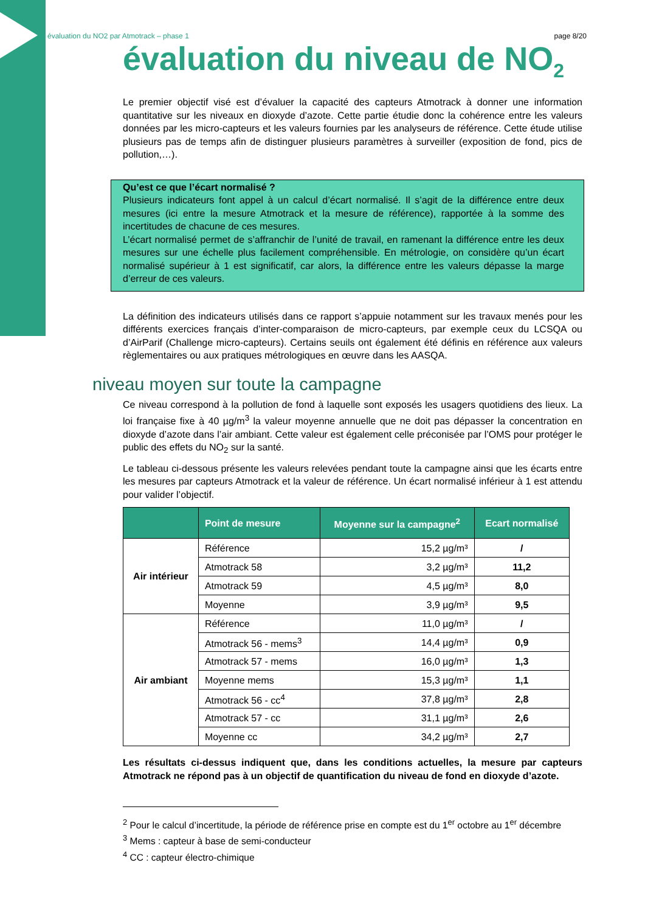évaluation du NO2 par Atmotrack – phase 1 page 8/20
évaluation du niveau de NO<sub>2</sub>
Le premier objectif visé est d’évaluer la capacité des capteurs Atmotrack à donner une information quantitative sur les niveaux en dioxyde d’azote. Cette partie étudie donc la cohérence entre les valeurs données par les micro-capteurs et les valeurs fournies par les analyseurs de référence. Cette étude utilise plusieurs pas de temps afin de distinguer plusieurs paramètres à surveiller (exposition de fond, pics de pollution,…).
Qu’est ce que l’écart normalisé ?
Plusieurs indicateurs font appel à un calcul d’écart normalisé. Il s’agit de la différence entre deux mesures (ici entre la mesure Atmotrack et la mesure de référence), rapportée à la somme des incertitudes de chacune de ces mesures.
L’écart normalisé permet de s’affranchir de l’unité de travail, en ramenant la différence entre les deux mesures sur une échelle plus facilement compréhensible. En métrologie, on considère qu’un écart normalisé supérieur à 1 est significatif, car alors, la différence entre les valeurs dépasse la marge d’erreur de ces valeurs.
La définition des indicateurs utilisés dans ce rapport s’appuie notamment sur les travaux menés pour les différents exercices français d’inter-comparaison de micro-capteurs, par exemple ceux du LCSQA ou d’AirParif (Challenge micro-capteurs). Certains seuils ont également été définis en référence aux valeurs règlementaires ou aux pratiques métrologiques en œuvre dans les AASQA.
niveau moyen sur toute la campagne
Ce niveau correspond à la pollution de fond à laquelle sont exposés les usagers quotidiens des lieux. La loi française fixe à 40 µg/m<sup>3</sup> la valeur moyenne annuelle que ne doit pas dépasser la concentration en dioxyde d’azote dans l’air ambiant. Cette valeur est également celle préconisée par l’OMS pour protéger le public des effets du NO<sub>2</sub> sur la santé.
Le tableau ci-dessous présente les valeurs relevées pendant toute la campagne ainsi que les écarts entre les mesures par capteurs Atmotrack et la valeur de référence. Un écart normalisé inférieur à 1 est attendu pour valider l’objectif.
| | Point de mesure | Moyenne sur la campagne<sup>2</sup> | Ecart normalisé |
| --- | --- | --- | --- |
| Air intérieur | Référence | 15,2 µg/m³ | / |
| | Atmotrack 58 | 3,2 µg/m³ | 11,2 |
| | Atmotrack 59 | 4,5 µg/m³ | 8,0 |
| | Moyenne | 3,9 µg/m³ | 9,5 |
| Air ambiant | Référence | 11,0 µg/m³ | / |
| | Atmotrack 56 - mems<sup>3</sup> | 14,4 µg/m³ | 0,9 |
| | Atmotrack 57 - mems | 16,0 µg/m³ | 1,3 |
| | Moyenne mems | 15,3 µg/m³ | 1,1 |
| | Atmotrack 56 - cc<sup>4</sup> | 37,8 µg/m³ | 2,8 |
| | Atmotrack 57 - cc | 31,1 µg/m³ | 2,6 |
| | Moyenne cc | 34,2 µg/m³ | 2,7 |
Les résultats ci-dessus indiquent que, dans les conditions actuelles, la mesure par capteurs Atmotrack ne répond pas à un objectif de quantification du niveau de fond en dioxyde d’azote.
<sup>2</sup> Pour le calcul d’incertitude, la période de référence prise en compte est du 1<sup>er</sup> octobre au 1<sup>er</sup> décembre
<sup>3</sup> Mems : capteur à base de semi-conducteur
<sup>4</sup> CC : capteur électro-chimique